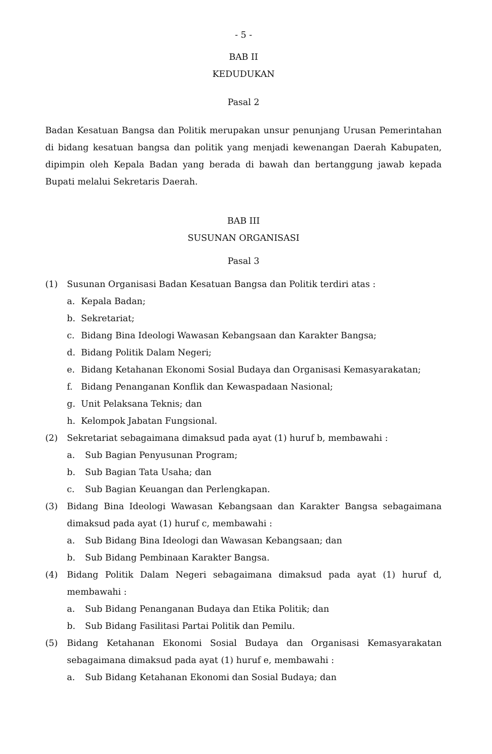- 5 -
BAB II
KEDUDUKAN
Pasal 2
Badan Kesatuan Bangsa dan Politik merupakan unsur penunjang Urusan Pemerintahan di bidang kesatuan bangsa dan politik yang menjadi kewenangan Daerah Kabupaten, dipimpin oleh Kepala Badan yang berada di bawah dan bertanggung jawab kepada Bupati melalui Sekretaris Daerah.
BAB III
SUSUNAN ORGANISASI
Pasal 3
(1) Susunan Organisasi Badan Kesatuan Bangsa dan Politik terdiri atas :
a. Kepala Badan;
b. Sekretariat;
c. Bidang Bina Ideologi Wawasan Kebangsaan dan Karakter Bangsa;
d. Bidang Politik Dalam Negeri;
e. Bidang Ketahanan Ekonomi Sosial Budaya dan Organisasi Kemasyarakatan;
f. Bidang Penanganan Konflik dan Kewaspadaan Nasional;
g. Unit Pelaksana Teknis; dan
h. Kelompok Jabatan Fungsional.
(2) Sekretariat sebagaimana dimaksud pada ayat (1) huruf b, membawahi :
a. Sub Bagian Penyusunan Program;
b. Sub Bagian Tata Usaha; dan
c. Sub Bagian Keuangan dan Perlengkapan.
(3) Bidang Bina Ideologi Wawasan Kebangsaan dan Karakter Bangsa sebagaimana dimaksud pada ayat (1) huruf c, membawahi :
a. Sub Bidang Bina Ideologi dan Wawasan Kebangsaan; dan
b. Sub Bidang Pembinaan Karakter Bangsa.
(4) Bidang Politik Dalam Negeri sebagaimana dimaksud pada ayat (1) huruf d, membawahi :
a. Sub Bidang Penanganan Budaya dan Etika Politik; dan
b. Sub Bidang Fasilitasi Partai Politik dan Pemilu.
(5) Bidang Ketahanan Ekonomi Sosial Budaya dan Organisasi Kemasyarakatan sebagaimana dimaksud pada ayat (1) huruf e, membawahi :
a. Sub Bidang Ketahanan Ekonomi dan Sosial Budaya; dan